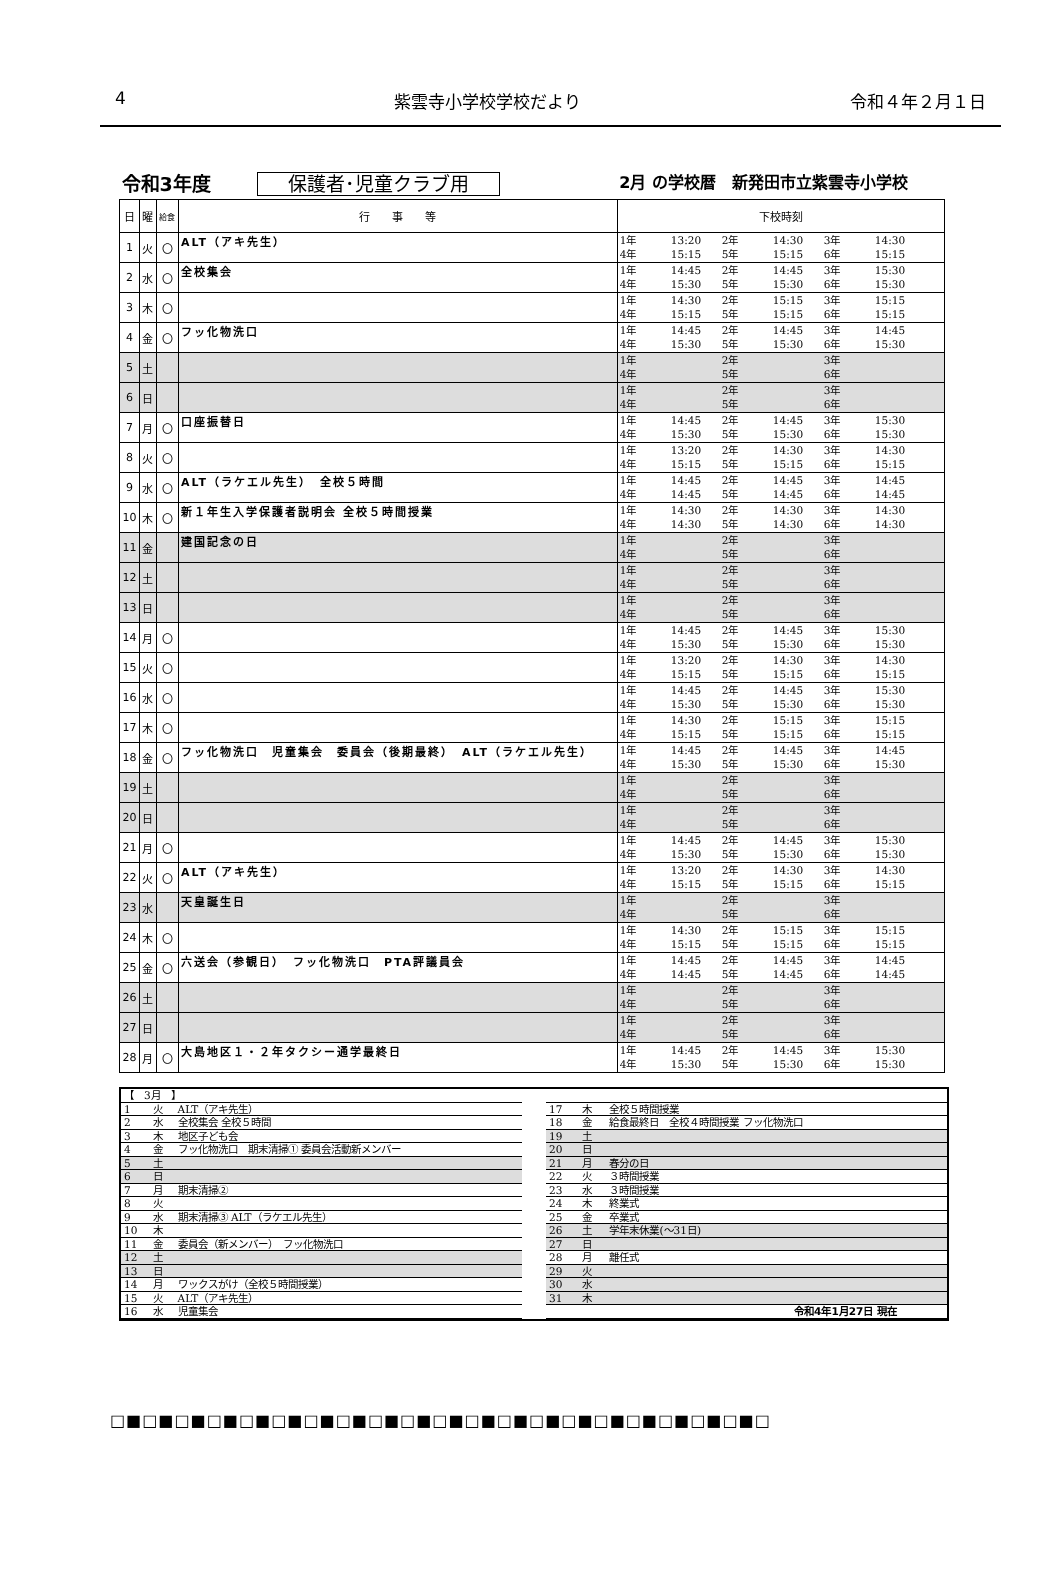4 紫雲寺小学校学校だより 令和４年２月１日
| 令和3年度 保護者･児童クラブ用 | | | | 2月 の学校暦 新発田市立紫雲寺小学校 |
| 日 | 曜 | 給食 | 行 事 等 | 下校時刻 |
| 1 | 火 | 〇 | ALT（アキ先生） | 1年 13:20 2年 14:30 3年 14:30 4年 15:15 5年 15:15 6年 15:15 |
| 2 | 水 | 〇 | 全校集会 | 1年 14:45 2年 14:45 3年 15:30 4年 15:30 5年 15:30 6年 15:30 |
| 3 | 木 | 〇 | | 1年 14:30 2年 15:15 3年 15:15 4年 15:15 5年 15:15 6年 15:15 |
| 4 | 金 | 〇 | フッ化物洗口 | 1年 14:45 2年 14:45 3年 14:45 4年 15:30 5年 15:30 6年 15:30 |
| 5 | 土 | | | 1年 2年 3年 4年 5年 6年 |
| 6 | 日 | | | 1年 2年 3年 4年 5年 6年 |
| 7 | 月 | 〇 | 口座振替日 | 1年 14:45 2年 14:45 3年 15:30 4年 15:30 5年 15:30 6年 15:30 |
| 8 | 火 | 〇 | | 1年 13:20 2年 14:30 3年 14:30 4年 15:15 5年 15:15 6年 15:15 |
| 9 | 水 | 〇 | ALT（ラケエル先生） 全校５時間 | 1年 14:45 2年 14:45 3年 14:45 4年 14:45 5年 14:45 6年 14:45 |
| 10 | 木 | 〇 | 新１年生入学保護者説明会 全校５時間授業 | 1年 14:30 2年 14:30 3年 14:30 4年 14:30 5年 14:30 6年 14:30 |
| 11 | 金 | | 建国記念の日 | 1年 2年 3年 4年 5年 6年 |
| 12 | 土 | | | 1年 2年 3年 4年 5年 6年 |
| 13 | 日 | | | 1年 2年 3年 4年 5年 6年 |
| 14 | 月 | 〇 | | 1年 14:45 2年 14:45 3年 15:30 4年 15:30 5年 15:30 6年 15:30 |
| 15 | 火 | 〇 | | 1年 13:20 2年 14:30 3年 14:30 4年 15:15 5年 15:15 6年 15:15 |
| 16 | 水 | 〇 | | 1年 14:45 2年 14:45 3年 15:30 4年 15:30 5年 15:30 6年 15:30 |
| 17 | 木 | 〇 | | 1年 14:30 2年 15:15 3年 15:15 4年 15:15 5年 15:15 6年 15:15 |
| 18 | 金 | 〇 | フッ化物洗口 児童集会 委員会（後期最終） ALT（ラケエル先生） | 1年 14:45 2年 14:45 3年 14:45 4年 15:30 5年 15:30 6年 15:30 |
| 19 | 土 | | | 1年 2年 3年 4年 5年 6年 |
| 20 | 日 | | | 1年 2年 3年 4年 5年 6年 |
| 21 | 月 | 〇 | | 1年 14:45 2年 14:45 3年 15:30 4年 15:30 5年 15:30 6年 15:30 |
| 22 | 火 | 〇 | ALT（アキ先生） | 1年 13:20 2年 14:30 3年 14:30 4年 15:15 5年 15:15 6年 15:15 |
| 23 | 水 | | 天皇誕生日 | 1年 2年 3年 4年 5年 6年 |
| 24 | 木 | 〇 | | 1年 14:30 2年 15:15 3年 15:15 4年 15:15 5年 15:15 6年 15:15 |
| 25 | 金 | 〇 | 六送会（参観日） フッ化物洗口 PTA評議員会 | 1年 14:45 2年 14:45 3年 14:45 4年 14:45 5年 14:45 6年 14:45 |
| 26 | 土 | | | 1年 2年 3年 4年 5年 6年 |
| 27 | 日 | | | 1年 2年 3年 4年 5年 6年 |
| 28 | 月 | 〇 | 大島地区１・２年タクシー通学最終日 | 1年 14:45 2年 14:45 3年 15:30 4年 15:30 5年 15:30 6年 15:30 |
| 【 3月 】 | | |
| 1 | 火 | ALT（アキ先生） |
| 2 | 水 | 全校集会 全校５時間 |
| 3 | 木 | 地区子ども会 |
| 4 | 金 | フッ化物洗口 期末清掃① 委員会活動新メンバー |
| 5 | 土 | |
| 6 | 日 | |
| 7 | 月 | 期末清掃② |
| 8 | 火 | |
| 9 | 水 | 期末清掃③ ALT（ラケエル先生） |
| 10 | 木 | |
| 11 | 金 | 委員会（新メンバー） フッ化物洗口 |
| 12 | 土 | |
| 13 | 日 | |
| 14 | 月 | ワックスがけ（全校５時間授業） |
| 15 | 火 | ALT（アキ先生） |
| 16 | 水 | 児童集会 |
| 17 | 木 | 全校５時間授業 |
| 18 | 金 | 給食最終日 全校４時間授業 フッ化物洗口 |
| 19 | 土 | |
| 20 | 日 | |
| 21 | 月 | 春分の日 |
| 22 | 火 | ３時間授業 |
| 23 | 水 | ３時間授業 |
| 24 | 木 | 終業式 |
| 25 | 金 | 卒業式 |
| 26 | 土 | 学年末休業(～31日) |
| 27 | 日 | |
| 28 | 月 | 離任式 |
| 29 | 火 | |
| 30 | 水 | |
| 31 | 木 | |
| 令和4年1月27日 現在 | | |
□■□■□■□■□■□■□■□■□■□■□■□■□■□■□■□■□■□■□■□■□